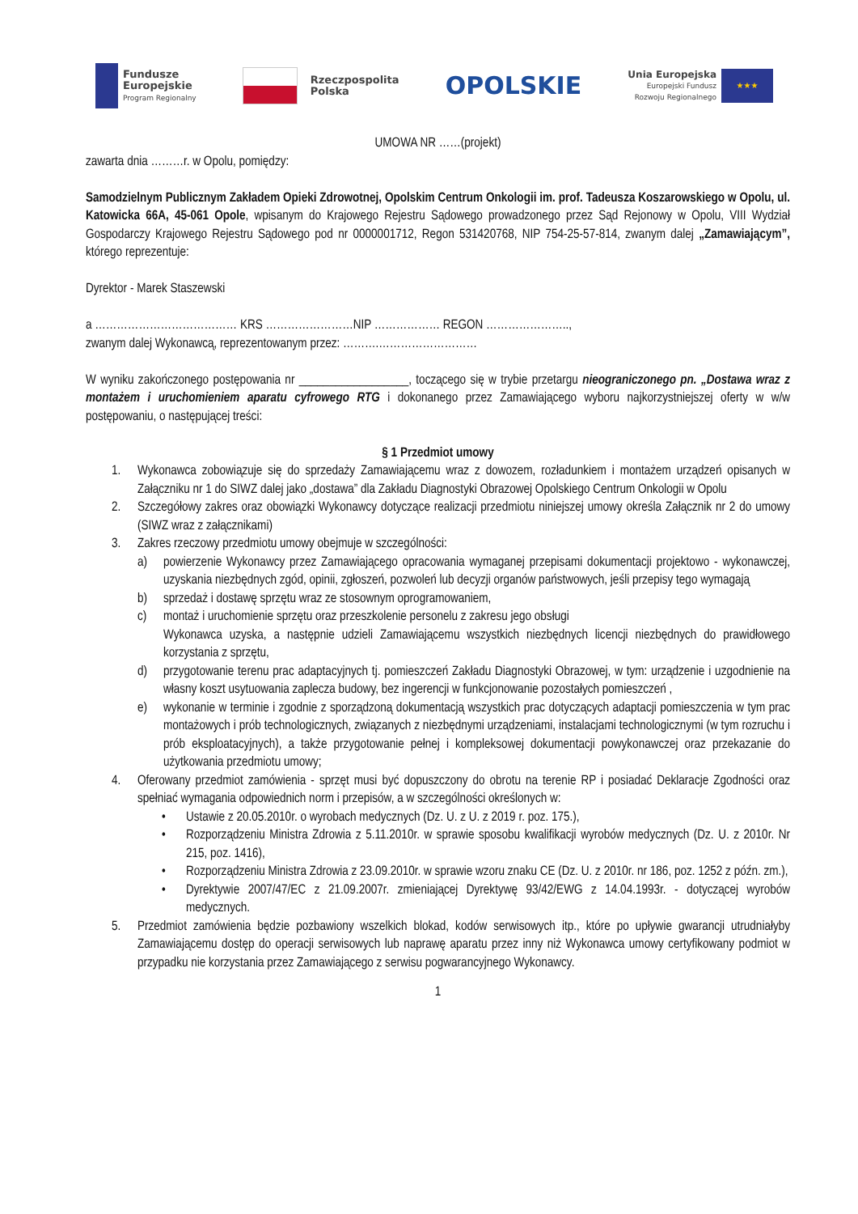Fundusze
Europejskie
Program Regionalny
Rzeczpospolita
Polska
OPOLSKIE
Unia Europejska
Europejski Fundusz
Rozwoju Regionalnego
★★★
UMOWA NR ……(projekt)
zawarta dnia ………r. w Opolu, pomiędzy:
Samodzielnym Publicznym Zakładem Opieki Zdrowotnej, Opolskim Centrum Onkologii im. prof. Tadeusza Koszarowskiego w Opolu, ul. Katowicka 66A, 45-061 Opole, wpisanym do Krajowego Rejestru Sądowego prowadzonego przez Sąd Rejonowy w Opolu, VIII Wydział Gospodarczy Krajowego Rejestru Sądowego pod nr 0000001712, Regon 531420768, NIP 754-25-57-814, zwanym dalej „Zamawiającym”, którego reprezentuje:
Dyrektor - Marek Staszewski
a ………………………………… KRS ……………………NIP ……………… REGON …………………..,
zwanym dalej Wykonawcą, reprezentowanym przez: ……….………………………
W wyniku zakończonego postępowania nr __________________, toczącego się w trybie przetargu nieograniczonego pn. „Dostawa wraz z montażem i uruchomieniem aparatu cyfrowego RTG i dokonanego przez Zamawiającego wyboru najkorzystniejszej oferty w w/w postępowaniu, o następującej treści:
§ 1 Przedmiot umowy
1. Wykonawca zobowiązuje się do sprzedaży Zamawiającemu wraz z dowozem, rozładunkiem i montażem urządzeń opisanych w Załączniku nr 1 do SIWZ dalej jako „dostawa” dla Zakładu Diagnostyki Obrazowej Opolskiego Centrum Onkologii w Opolu
2. Szczegółowy zakres oraz obowiązki Wykonawcy dotyczące realizacji przedmiotu niniejszej umowy określa Załącznik nr 2 do umowy (SIWZ wraz z załącznikami)
3. Zakres rzeczowy przedmiotu umowy obejmuje w szczególności:
a) powierzenie Wykonawcy przez Zamawiającego opracowania wymaganej przepisami dokumentacji projektowo - wykonawczej, uzyskania niezbędnych zgód, opinii, zgłoszeń, pozwoleń lub decyzji organów państwowych, jeśli przepisy tego wymagają
b) sprzedaż i dostawę sprzętu wraz ze stosownym oprogramowaniem,
c) montaż i uruchomienie sprzętu oraz przeszkolenie personelu z zakresu jego obsługi
Wykonawca uzyska, a następnie udzieli Zamawiającemu wszystkich niezbędnych licencji niezbędnych do prawidłowego korzystania z sprzętu,
d) przygotowanie terenu prac adaptacyjnych tj. pomieszczeń Zakładu Diagnostyki Obrazowej, w tym: urządzenie i uzgodnienie na własny koszt usytuowania zaplecza budowy, bez ingerencji w funkcjonowanie pozostałych pomieszczeń ,
e) wykonanie w terminie i zgodnie z sporządzoną dokumentacją wszystkich prac dotyczących adaptacji pomieszczenia w tym prac montażowych i prób technologicznych, związanych z niezbędnymi urządzeniami, instalacjami technologicznymi (w tym rozruchu i prób eksploatacyjnych), a także przygotowanie pełnej i kompleksowej dokumentacji powykonawczej oraz przekazanie do użytkowania przedmiotu umowy;
4. Oferowany przedmiot zamówienia - sprzęt musi być dopuszczony do obrotu na terenie RP i posiadać Deklaracje Zgodności oraz spełniać wymagania odpowiednich norm i przepisów, a w szczególności określonych w:
• Ustawie z 20.05.2010r. o wyrobach medycznych (Dz. U. z U. z 2019 r. poz. 175.),
• Rozporządzeniu Ministra Zdrowia z 5.11.2010r. w sprawie sposobu kwalifikacji wyrobów medycznych (Dz. U. z 2010r. Nr 215, poz. 1416),
• Rozporządzeniu Ministra Zdrowia z 23.09.2010r. w sprawie wzoru znaku CE (Dz. U. z 2010r. nr 186, poz. 1252 z późn. zm.),
• Dyrektywie 2007/47/EC z 21.09.2007r. zmieniającej Dyrektywę 93/42/EWG z 14.04.1993r. - dotyczącej wyrobów medycznych.
5. Przedmiot zamówienia będzie pozbawiony wszelkich blokad, kodów serwisowych itp., które po upływie gwarancji utrudniałyby Zamawiającemu dostęp do operacji serwisowych lub naprawę aparatu przez inny niż Wykonawca umowy certyfikowany podmiot w przypadku nie korzystania przez Zamawiającego z serwisu pogwarancyjnego Wykonawcy.
1